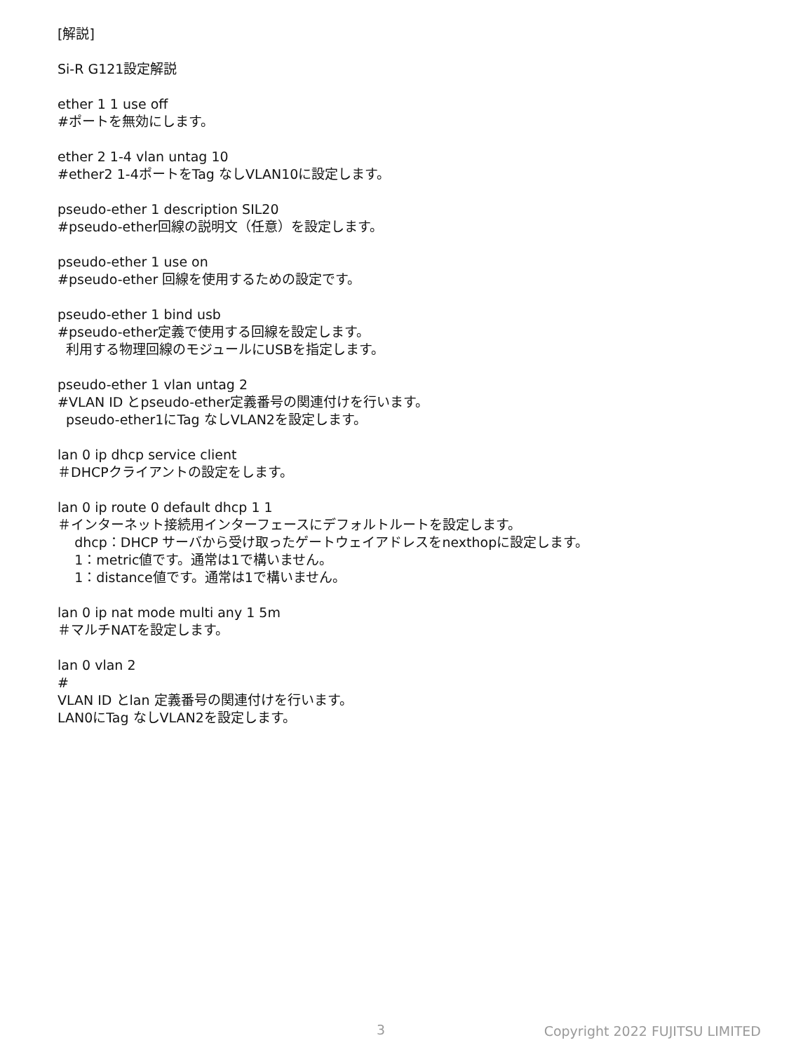[解説]
Si-R G121設定解説
ether 1 1 use off
#ポートを無効にします。
ether 2 1-4 vlan untag 10
#ether2 1-4ポートをTag なしVLAN10に設定します。
pseudo-ether 1 description SIL20
#pseudo-ether回線の説明文（任意）を設定します。
pseudo-ether 1 use on
#pseudo-ether 回線を使用するための設定です。
pseudo-ether 1 bind usb
#pseudo-ether定義で使用する回線を設定します。
利用する物理回線のモジュールにUSBを指定します。
pseudo-ether 1 vlan untag 2
#VLAN ID とpseudo-ether定義番号の関連付けを行います。
pseudo-ether1にTag なしVLAN2を設定します。
lan 0 ip dhcp service client
＃DHCPクライアントの設定をします。
lan 0 ip route 0 default dhcp 1 1
＃インターネット接続用インターフェースにデフォルトルートを設定します。
dhcp：DHCP サーバから受け取ったゲートウェイアドレスをnexthopに設定します。
1：metric値です。通常は1で構いません。
1：distance値です。通常は1で構いません。
lan 0 ip nat mode multi any 1 5m
＃マルチNATを設定します。
lan 0 vlan 2
#
VLAN ID とlan 定義番号の関連付けを行います。
LAN0にTag なしVLAN2を設定します。
3 Copyright 2022 FUJITSU LIMITED